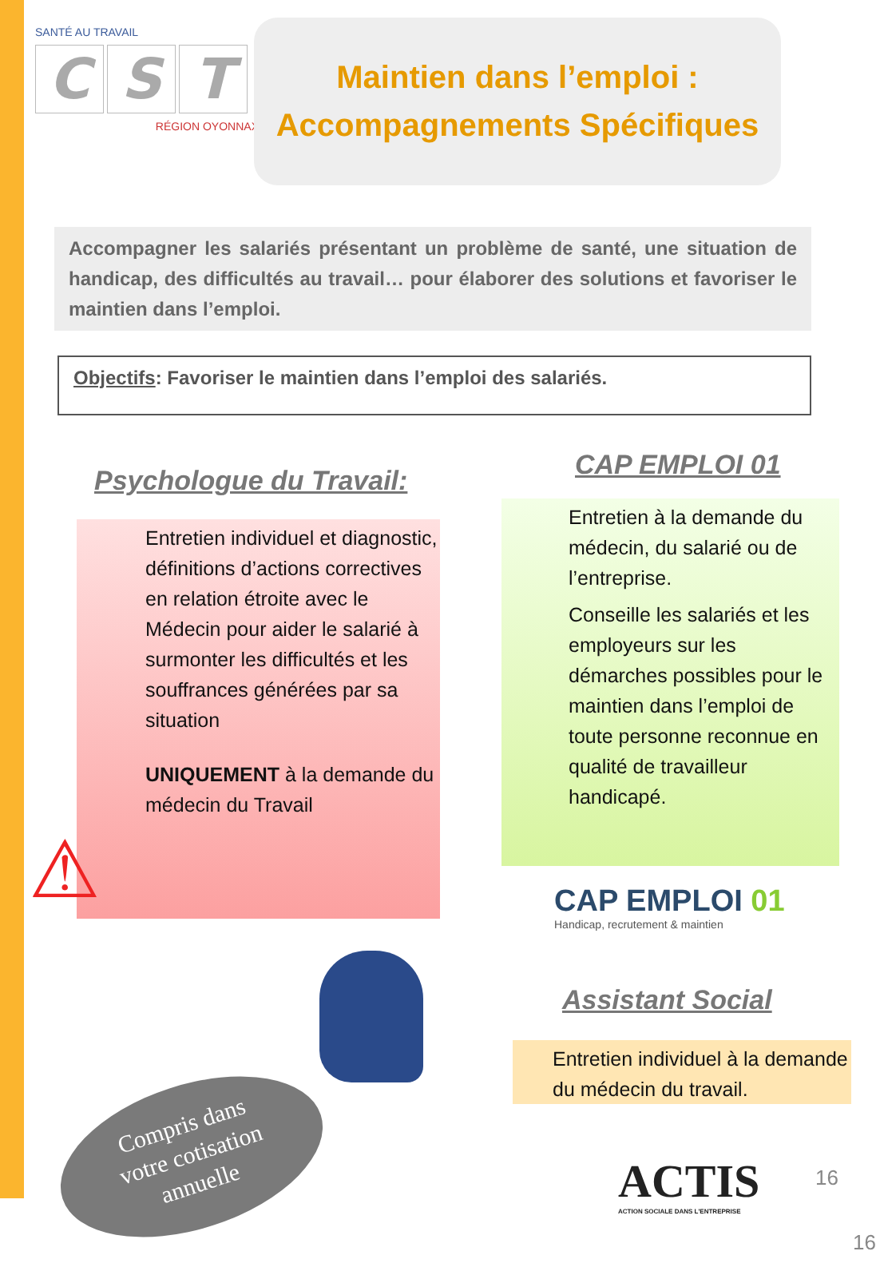SANTÉ AU TRAVAIL
C S T
RÉGION OYONNAX
Maintien dans l’emploi :
Accompagnements Spécifiques
Accompagner les salariés présentant un problème de santé, une situation de handicap, des difficultés au travail… pour élaborer des solutions et favoriser le maintien dans l’emploi.
Objectifs: Favoriser le maintien dans l’emploi des salariés.
Psychologue du Travail:
Entretien individuel et diagnostic, définitions d’actions correctives en relation étroite avec le Médecin pour aider le salarié à surmonter les difficultés et les souffrances générées par sa situation
UNIQUEMENT à la demande du médecin du Travail
⚠
CAP EMPLOI 01
Entretien à la demande du médecin, du salarié ou de l’entreprise.
Conseille les salariés et les employeurs sur les démarches possibles pour le maintien dans l’emploi de toute personne reconnue en qualité de travailleur handicapé.
CAP EMPLOI 01
Handicap, recrutement & maintien
Assistant Social
Entretien individuel à la demande du médecin du travail.
ACTIS
ACTION SOCIALE DANS L'ENTREPRISE
Compris dans
votre cotisation
annuelle
16
16